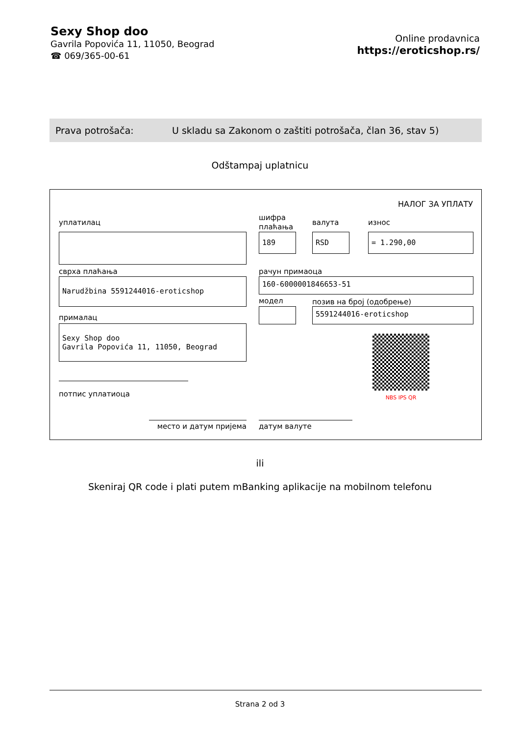Sexy Shop doo
Gavrila Popovića 11, 11050, Beograd
☎ 069/365-00-61
Online prodavnica
https://eroticshop.rs/
Prava potrošača: U skladu sa Zakonom o zaštiti potrošača, član 36, stav 5)
Odštampaj uplatnicu
НАЛОГ ЗА УПЛАТУ
уплатилац
шифра
плаћања
валута износ
189 RSD = 1.290,00
сврха плаћања
Narudžbina 5591244016-eroticshop
рачун примаоца
160-6000001846653-51
модел позив на број (одобрење)
5591244016-eroticshop
прималац
Sexy Shop doo
Gavrila Popovića 11, 11050, Beograd
NBS IPS QR
потпис уплатиоца
место и датум пријема датум валуте
ili
Skeniraj QR code i plati putem mBanking aplikacije na mobilnom telefonu
Strana 2 od 3